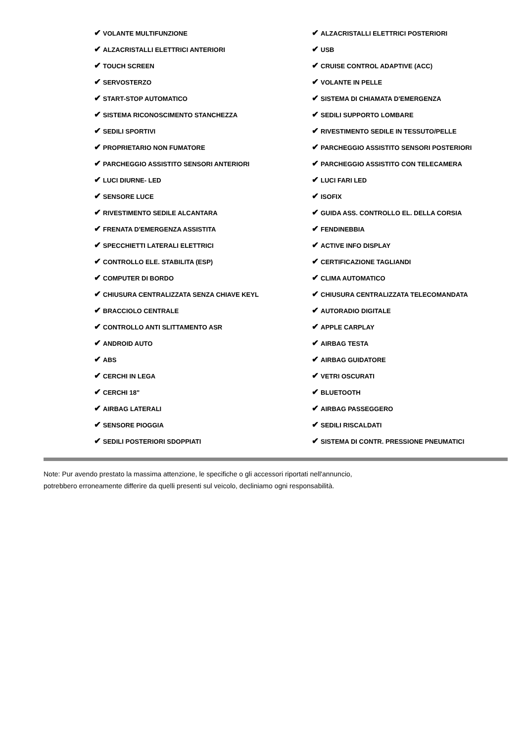| ✔ VOLANTE MULTIFUNZIONE | ✔ ALZACRISTALLI ELETTRICI POSTERIORI |
| ✔ ALZACRISTALLI ELETTRICI ANTERIORI | ✔ USB |
| ✔ TOUCH SCREEN | ✔ CRUISE CONTROL ADAPTIVE (ACC) |
| ✔ SERVOSTERZO | ✔ VOLANTE IN PELLE |
| ✔ START-STOP AUTOMATICO | ✔ SISTEMA DI CHIAMATA D'EMERGENZA |
| ✔ SISTEMA RICONOSCIMENTO STANCHEZZA | ✔ SEDILI SUPPORTO LOMBARE |
| ✔ SEDILI SPORTIVI | ✔ RIVESTIMENTO SEDILE IN TESSUTO/PELLE |
| ✔ PROPRIETARIO NON FUMATORE | ✔ PARCHEGGIO ASSISTITO SENSORI POSTERIORI |
| ✔ PARCHEGGIO ASSISTITO SENSORI ANTERIORI | ✔ PARCHEGGIO ASSISTITO CON TELECAMERA |
| ✔ LUCI DIURNE- LED | ✔ LUCI FARI LED |
| ✔ SENSORE LUCE | ✔ ISOFIX |
| ✔ RIVESTIMENTO SEDILE ALCANTARA | ✔ GUIDA ASS. CONTROLLO EL. DELLA CORSIA |
| ✔ FRENATA D'EMERGENZA ASSISTITA | ✔ FENDINEBBIA |
| ✔ SPECCHIETTI LATERALI ELETTRICI | ✔ ACTIVE INFO DISPLAY |
| ✔ CONTROLLO ELE. STABILITA (ESP) | ✔ CERTIFICAZIONE TAGLIANDI |
| ✔ COMPUTER DI BORDO | ✔ CLIMA AUTOMATICO |
| ✔ CHIUSURA CENTRALIZZATA SENZA CHIAVE KEYL | ✔ CHIUSURA CENTRALIZZATA TELECOMANDATA |
| ✔ BRACCIOLO CENTRALE | ✔ AUTORADIO DIGITALE |
| ✔ CONTROLLO ANTI SLITTAMENTO ASR | ✔ APPLE CARPLAY |
| ✔ ANDROID AUTO | ✔ AIRBAG TESTA |
| ✔ ABS | ✔ AIRBAG GUIDATORE |
| ✔ CERCHI IN LEGA | ✔ VETRI OSCURATI |
| ✔ CERCHI 18" | ✔ BLUETOOTH |
| ✔ AIRBAG LATERALI | ✔ AIRBAG PASSEGGERO |
| ✔ SENSORE PIOGGIA | ✔ SEDILI RISCALDATI |
| ✔ SEDILI POSTERIORI SDOPPIATI | ✔ SISTEMA DI CONTR. PRESSIONE PNEUMATICI |
Note: Pur avendo prestato la massima attenzione, le specifiche o gli accessori riportati nell'annuncio,
potrebbero erroneamente differire da quelli presenti sul veicolo, decliniamo ogni responsabilità.